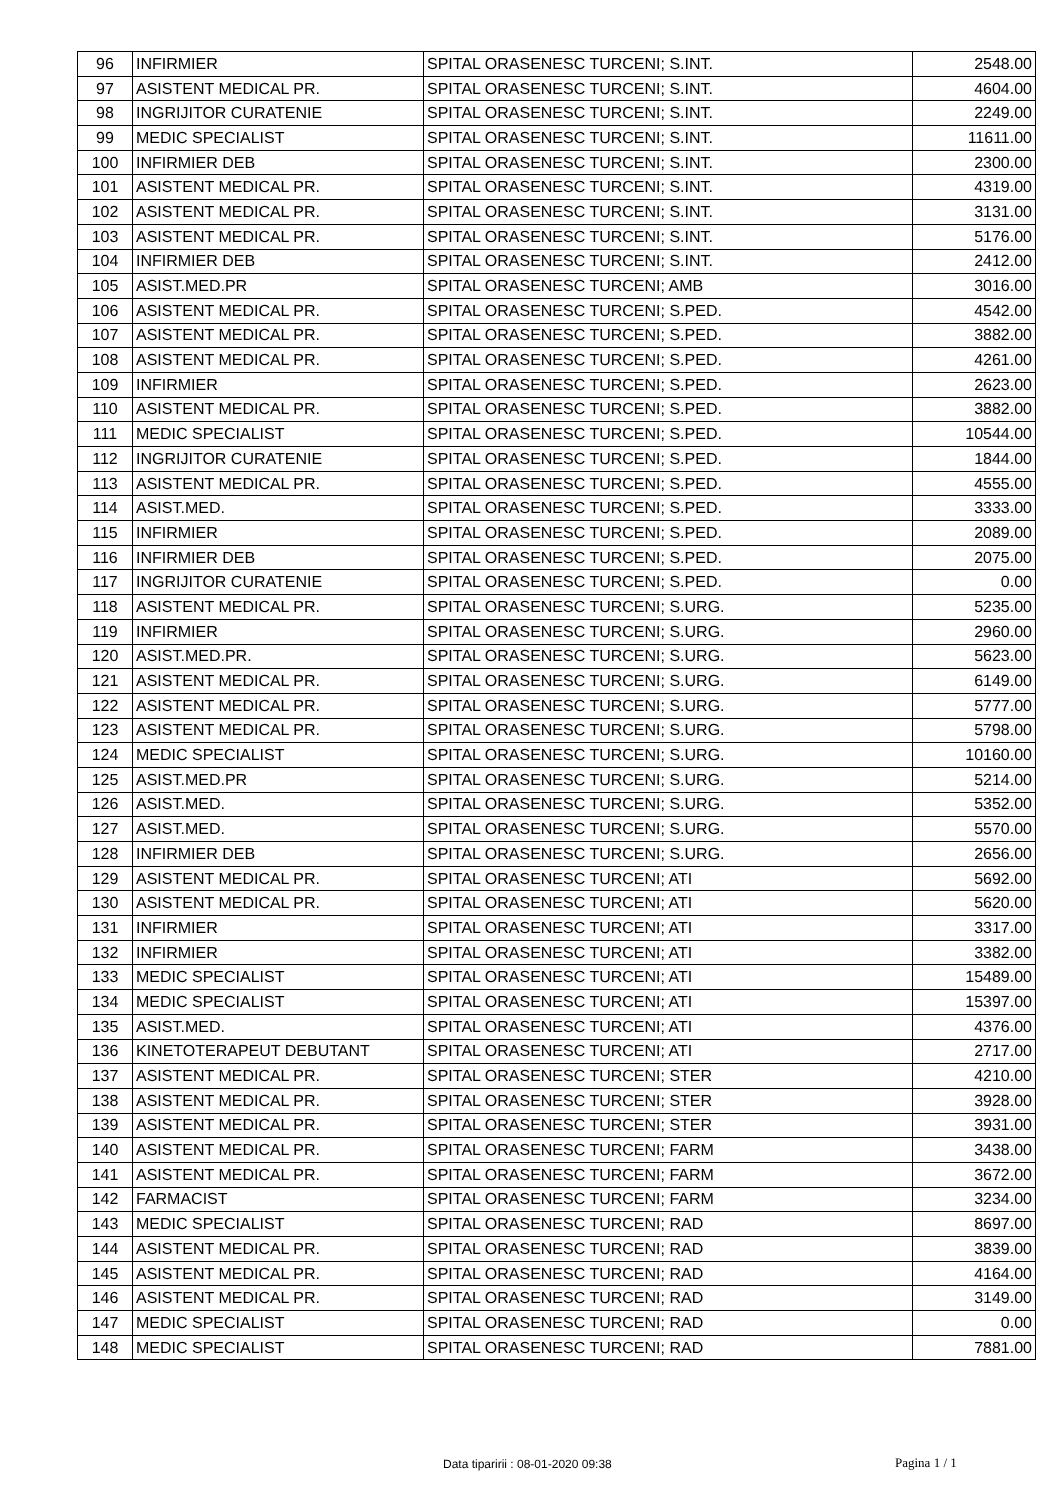| 96 | INFIRMIER | SPITAL ORASENESC TURCENI; S.INT. | 2548.00 |
| 97 | ASISTENT MEDICAL PR. | SPITAL ORASENESC TURCENI; S.INT. | 4604.00 |
| 98 | INGRIJITOR CURATENIE | SPITAL ORASENESC TURCENI; S.INT. | 2249.00 |
| 99 | MEDIC SPECIALIST | SPITAL ORASENESC TURCENI; S.INT. | 11611.00 |
| 100 | INFIRMIER DEB | SPITAL ORASENESC TURCENI; S.INT. | 2300.00 |
| 101 | ASISTENT MEDICAL PR. | SPITAL ORASENESC TURCENI; S.INT. | 4319.00 |
| 102 | ASISTENT MEDICAL PR. | SPITAL ORASENESC TURCENI; S.INT. | 3131.00 |
| 103 | ASISTENT MEDICAL PR. | SPITAL ORASENESC TURCENI; S.INT. | 5176.00 |
| 104 | INFIRMIER DEB | SPITAL ORASENESC TURCENI; S.INT. | 2412.00 |
| 105 | ASIST.MED.PR | SPITAL ORASENESC TURCENI; AMB | 3016.00 |
| 106 | ASISTENT MEDICAL PR. | SPITAL ORASENESC TURCENI; S.PED. | 4542.00 |
| 107 | ASISTENT MEDICAL PR. | SPITAL ORASENESC TURCENI; S.PED. | 3882.00 |
| 108 | ASISTENT MEDICAL PR. | SPITAL ORASENESC TURCENI; S.PED. | 4261.00 |
| 109 | INFIRMIER | SPITAL ORASENESC TURCENI; S.PED. | 2623.00 |
| 110 | ASISTENT MEDICAL PR. | SPITAL ORASENESC TURCENI; S.PED. | 3882.00 |
| 111 | MEDIC SPECIALIST | SPITAL ORASENESC TURCENI; S.PED. | 10544.00 |
| 112 | INGRIJITOR CURATENIE | SPITAL ORASENESC TURCENI; S.PED. | 1844.00 |
| 113 | ASISTENT MEDICAL PR. | SPITAL ORASENESC TURCENI; S.PED. | 4555.00 |
| 114 | ASIST.MED. | SPITAL ORASENESC TURCENI; S.PED. | 3333.00 |
| 115 | INFIRMIER | SPITAL ORASENESC TURCENI; S.PED. | 2089.00 |
| 116 | INFIRMIER DEB | SPITAL ORASENESC TURCENI; S.PED. | 2075.00 |
| 117 | INGRIJITOR CURATENIE | SPITAL ORASENESC TURCENI; S.PED. | 0.00 |
| 118 | ASISTENT MEDICAL PR. | SPITAL ORASENESC TURCENI; S.URG. | 5235.00 |
| 119 | INFIRMIER | SPITAL ORASENESC TURCENI; S.URG. | 2960.00 |
| 120 | ASIST.MED.PR. | SPITAL ORASENESC TURCENI; S.URG. | 5623.00 |
| 121 | ASISTENT MEDICAL PR. | SPITAL ORASENESC TURCENI; S.URG. | 6149.00 |
| 122 | ASISTENT MEDICAL PR. | SPITAL ORASENESC TURCENI; S.URG. | 5777.00 |
| 123 | ASISTENT MEDICAL PR. | SPITAL ORASENESC TURCENI; S.URG. | 5798.00 |
| 124 | MEDIC SPECIALIST | SPITAL ORASENESC TURCENI; S.URG. | 10160.00 |
| 125 | ASIST.MED.PR | SPITAL ORASENESC TURCENI; S.URG. | 5214.00 |
| 126 | ASIST.MED. | SPITAL ORASENESC TURCENI; S.URG. | 5352.00 |
| 127 | ASIST.MED. | SPITAL ORASENESC TURCENI; S.URG. | 5570.00 |
| 128 | INFIRMIER DEB | SPITAL ORASENESC TURCENI; S.URG. | 2656.00 |
| 129 | ASISTENT MEDICAL PR. | SPITAL ORASENESC TURCENI; ATI | 5692.00 |
| 130 | ASISTENT MEDICAL PR. | SPITAL ORASENESC TURCENI; ATI | 5620.00 |
| 131 | INFIRMIER | SPITAL ORASENESC TURCENI; ATI | 3317.00 |
| 132 | INFIRMIER | SPITAL ORASENESC TURCENI; ATI | 3382.00 |
| 133 | MEDIC SPECIALIST | SPITAL ORASENESC TURCENI; ATI | 15489.00 |
| 134 | MEDIC SPECIALIST | SPITAL ORASENESC TURCENI; ATI | 15397.00 |
| 135 | ASIST.MED. | SPITAL ORASENESC TURCENI; ATI | 4376.00 |
| 136 | KINETOTERAPEUT DEBUTANT | SPITAL ORASENESC TURCENI; ATI | 2717.00 |
| 137 | ASISTENT MEDICAL PR. | SPITAL ORASENESC TURCENI; STER | 4210.00 |
| 138 | ASISTENT MEDICAL PR. | SPITAL ORASENESC TURCENI; STER | 3928.00 |
| 139 | ASISTENT MEDICAL PR. | SPITAL ORASENESC TURCENI; STER | 3931.00 |
| 140 | ASISTENT MEDICAL PR. | SPITAL ORASENESC TURCENI; FARM | 3438.00 |
| 141 | ASISTENT MEDICAL PR. | SPITAL ORASENESC TURCENI; FARM | 3672.00 |
| 142 | FARMACIST | SPITAL ORASENESC TURCENI; FARM | 3234.00 |
| 143 | MEDIC SPECIALIST | SPITAL ORASENESC TURCENI; RAD | 8697.00 |
| 144 | ASISTENT MEDICAL PR. | SPITAL ORASENESC TURCENI; RAD | 3839.00 |
| 145 | ASISTENT MEDICAL PR. | SPITAL ORASENESC TURCENI; RAD | 4164.00 |
| 146 | ASISTENT MEDICAL PR. | SPITAL ORASENESC TURCENI; RAD | 3149.00 |
| 147 | MEDIC SPECIALIST | SPITAL ORASENESC TURCENI; RAD | 0.00 |
| 148 | MEDIC SPECIALIST | SPITAL ORASENESC TURCENI; RAD | 7881.00 |
Data tiparirii : 08-01-2020 09:38
Pagina 1 / 1